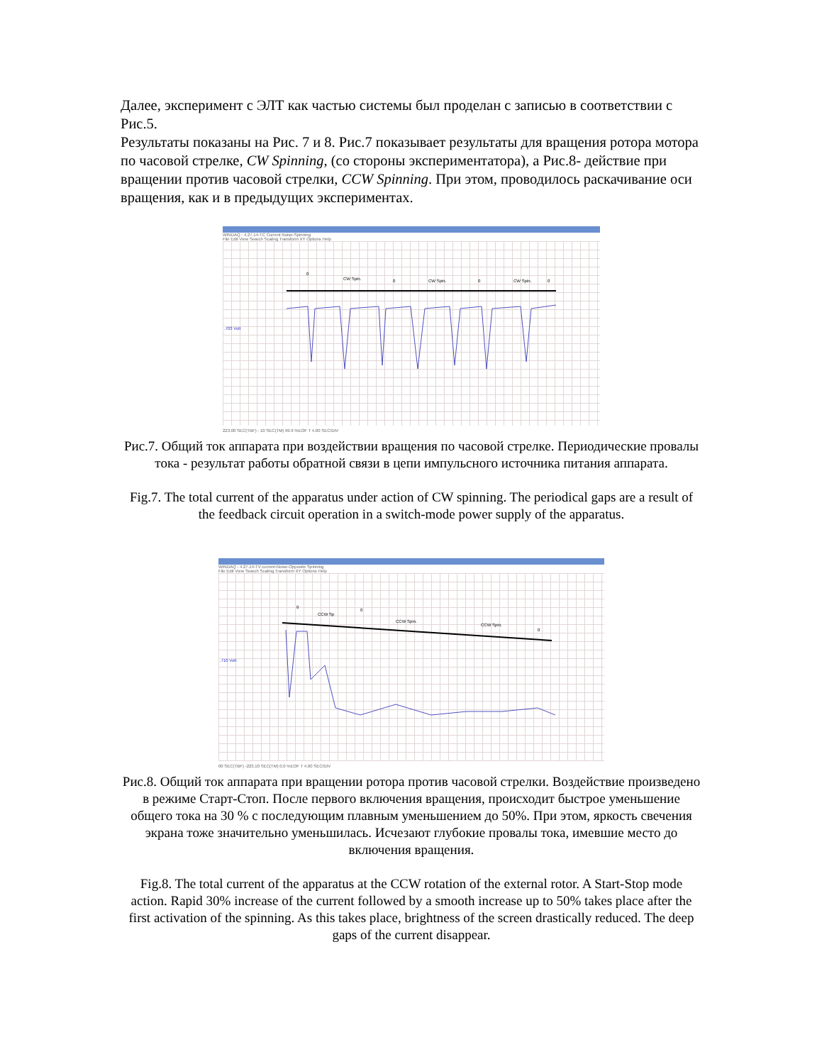Далее, эксперимент с ЭЛТ как частью системы был проделан с записью в соответствии с Рис.5.
Результаты показаны на Рис. 7 и 8. Рис.7 показывает результаты для вращения ротора мотора по часовой стрелке, CW Spinning, (со стороны экспериментатора), а Рис.8- действие при вращении против часовой стрелки, CCW Spinning. При этом, проводилось раскачивание оси вращения, как и в предыдущих экспериментах.
WINDAQ - 4.27.14-TC Current Noise-Spinning
File Edit View Search Scaling Transform XY Options Help
0
CW Spin.
0
CW Spin.
0
CW Spin.
0
.703 Volt
223.00 SEC(TBF) - 10 SEC(TM) 99.9 %EOF T 4.00 SEC/DIV
Рис.7. Общий ток аппарата при воздействии вращения по часовой стрелке. Периодические провалы тока - результат работы обратной связи в цепи импульсного источника питания аппарата.
Fig.7. The total current of the apparatus under action of CW spinning. The periodical gaps are a result of the feedback circuit operation in a switch-mode power supply of the apparatus.
WINDAQ - 4.27.14-TV current-Noise-Opposite Spinning
File Edit View Search Scaling Transform XY Options Help
0
CCW Sp
0
CCW Spin.
CCW Spin.
0
.710 Volt
00 SEC(TBF) -223.10 SEC(TM) 0.0 %EOF T 4.00 SEC/DIV
Рис.8. Общий ток аппарата при вращении ротора против часовой стрелки. Воздействие произведено в режиме Старт-Стоп. После первого включения вращения, происходит быстрое уменьшение общего тока на 30 % с последующим плавным уменьшением до 50%. При этом, яркость свечения экрана тоже значительно уменьшилась. Исчезают глубокие провалы тока, имевшие место до включения вращения.
Fig.8. The total current of the apparatus at the CCW rotation of the external rotor. A Start-Stop mode action. Rapid 30% increase of the current followed by a smooth increase up to 50% takes place after the first activation of the spinning. As this takes place, brightness of the screen drastically reduced. The deep gaps of the current disappear.